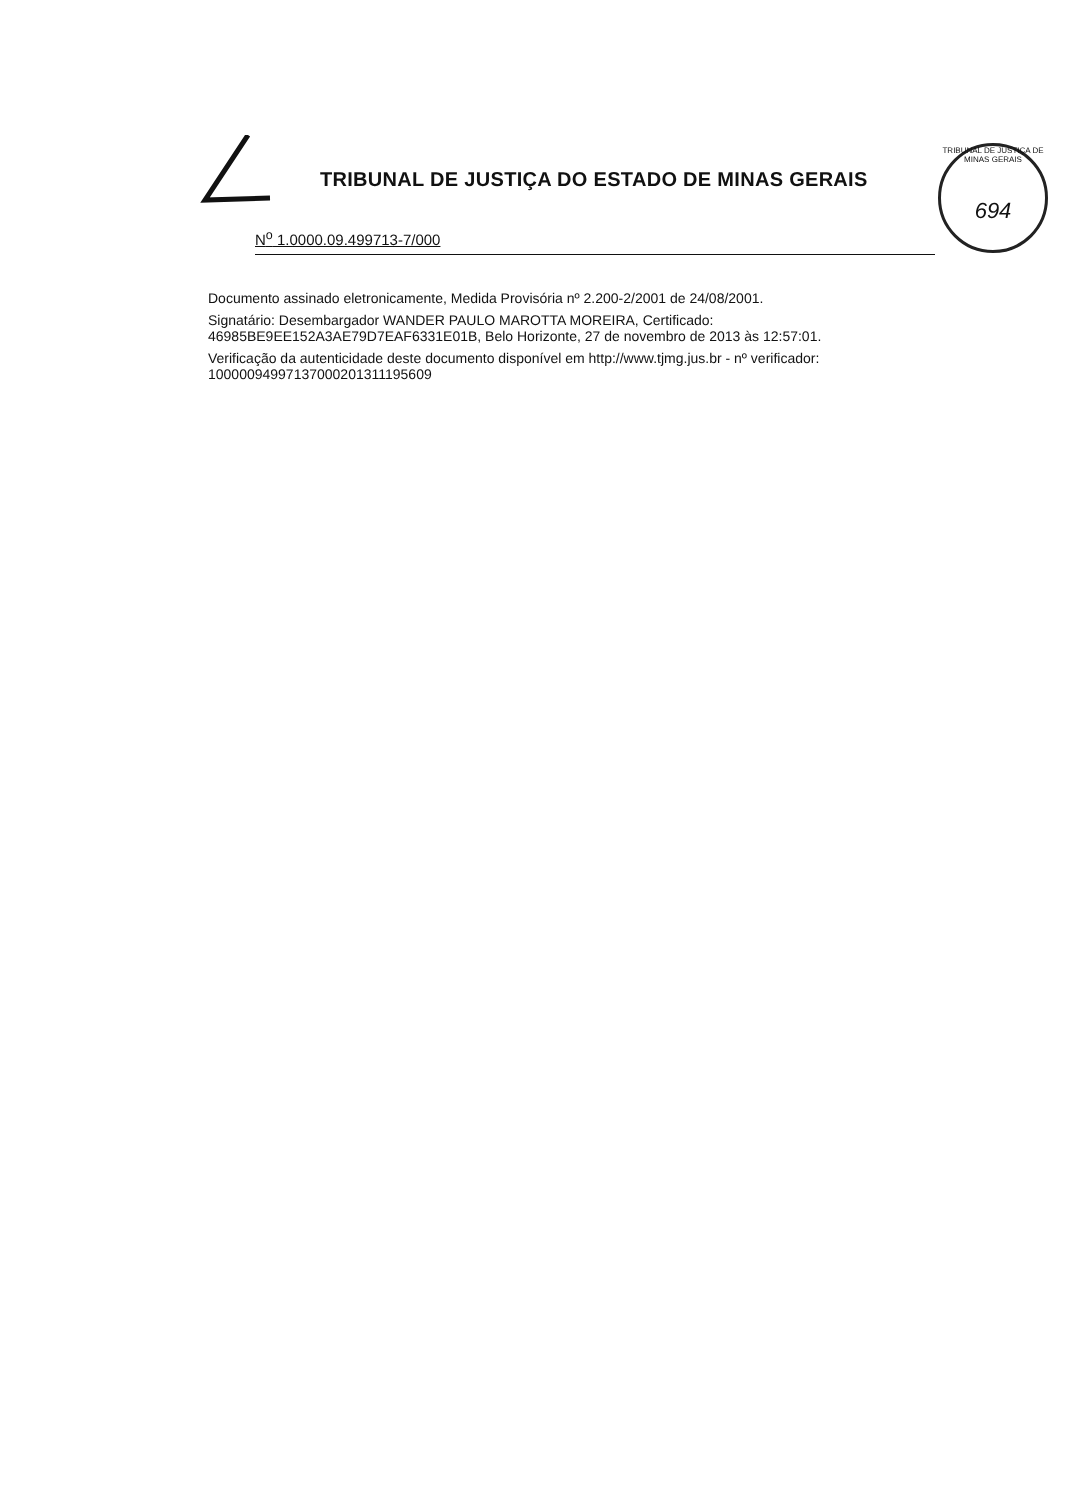TRIBUNAL DE JUSTIÇA DO ESTADO DE MINAS GERAIS
TRIBUNAL DE JUSTIÇA DE MINAS GERAIS
694
N<sup>o</sup> 1.0000.09.499713-7/000
Documento assinado eletronicamente, Medida Provisória nº 2.200-2/2001 de 24/08/2001.
Signatário: Desembargador WANDER PAULO MAROTTA MOREIRA, Certificado: 46985BE9EE152A3AE79D7EAF6331E01B, Belo Horizonte, 27 de novembro de 2013 às 12:57:01.
Verificação da autenticidade deste documento disponível em http://www.tjmg.jus.br - nº verificador: 10000094997137000201311195609